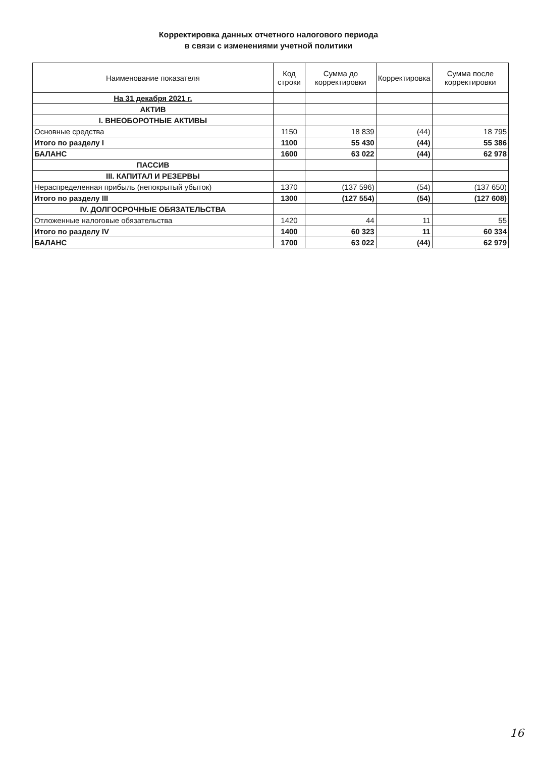Корректировка данных отчетного налогового периода
в связи с изменениями учетной политики
| Наименование показателя | Код строки | Сумма до корректировки | Корректировка | Сумма после корректировки |
| --- | --- | --- | --- | --- |
| На 31 декабря 2021 г. | | | | |
| АКТИВ | | | | |
| I. ВНЕОБОРОТНЫЕ АКТИВЫ | | | | |
| Основные средства | 1150 | 18 839 | (44) | 18 795 |
| Итого по разделу I | 1100 | 55 430 | (44) | 55 386 |
| БАЛАНС | 1600 | 63 022 | (44) | 62 978 |
| ПАССИВ | | | | |
| III. КАПИТАЛ И РЕЗЕРВЫ | | | | |
| Нераспределенная прибыль (непокрытый убыток) | 1370 | (137 596) | (54) | (137 650) |
| Итого по разделу III | 1300 | (127 554) | (54) | (127 608) |
| IV. ДОЛГОСРОЧНЫЕ ОБЯЗАТЕЛЬСТВА | | | | |
| Отложенные налоговые обязательства | 1420 | 44 | 11 | 55 |
| Итого по разделу IV | 1400 | 60 323 | 11 | 60 334 |
| БАЛАНС | 1700 | 63 022 | (44) | 62 979 |
16